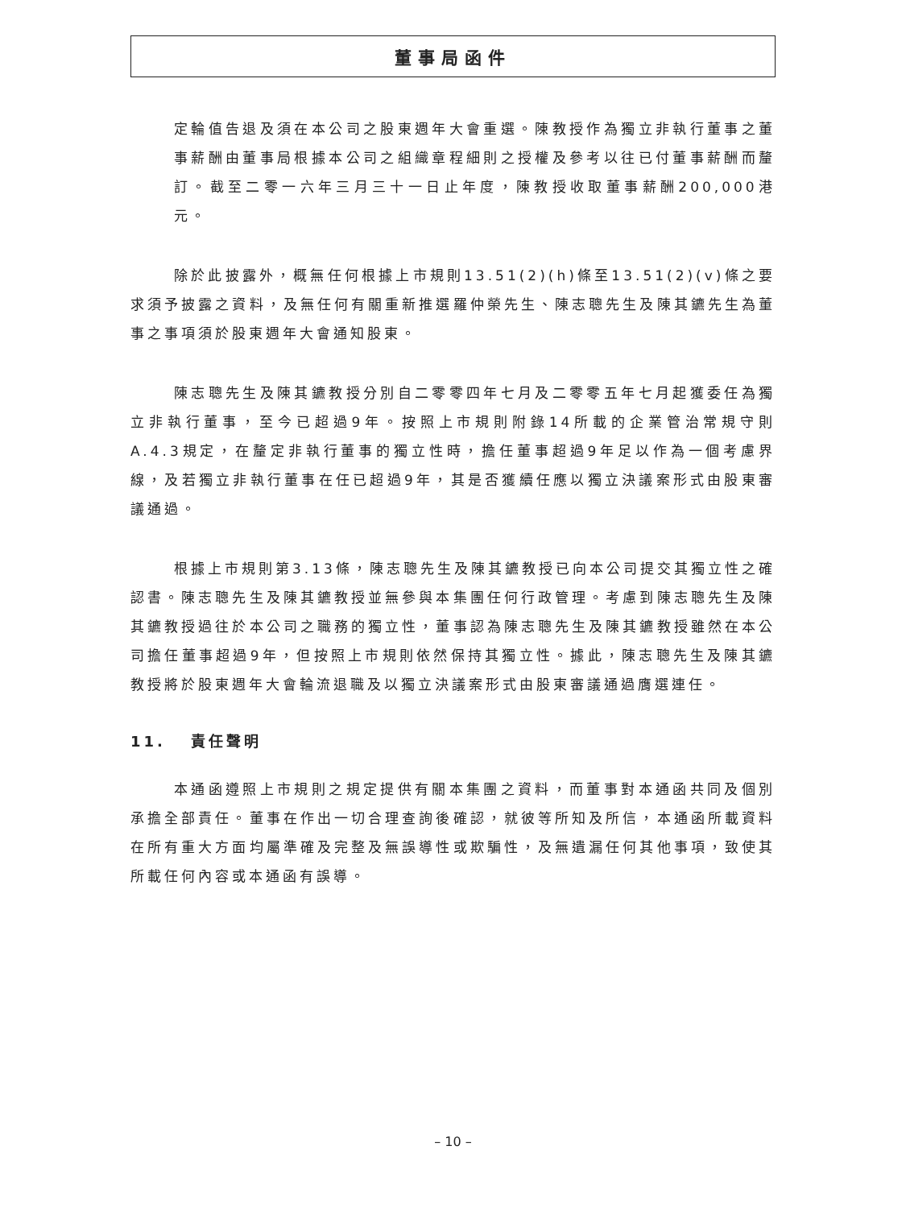董事局函件
定輪值告退及須在本公司之股東週年大會重選。陳教授作為獨立非執行董事之董事薪酬由董事局根據本公司之組織章程細則之授權及參考以往已付董事薪酬而釐訂。截至二零一六年三月三十一日止年度，陳教授收取董事薪酬200,000港元。
除於此披露外，概無任何根據上市規則13.51(2)(h)條至13.51(2)(v)條之要求須予披露之資料，及無任何有關重新推選羅仲榮先生、陳志聰先生及陳其鑣先生為董事之事項須於股東週年大會通知股東。
陳志聰先生及陳其鑣教授分別自二零零四年七月及二零零五年七月起獲委任為獨立非執行董事，至今已超過9年。按照上市規則附錄14所載的企業管治常規守則A.4.3規定，在釐定非執行董事的獨立性時，擔任董事超過9年足以作為一個考慮界線，及若獨立非執行董事在任已超過9年，其是否獲續任應以獨立決議案形式由股東審議通過。
根據上市規則第3.13條，陳志聰先生及陳其鑣教授已向本公司提交其獨立性之確認書。陳志聰先生及陳其鑣教授並無參與本集團任何行政管理。考慮到陳志聰先生及陳其鑣教授過往於本公司之職務的獨立性，董事認為陳志聰先生及陳其鑣教授雖然在本公司擔任董事超過9年，但按照上市規則依然保持其獨立性。據此，陳志聰先生及陳其鑣教授將於股東週年大會輪流退職及以獨立決議案形式由股東審議通過膺選連任。
11. 責任聲明
本通函遵照上市規則之規定提供有關本集團之資料，而董事對本通函共同及個別承擔全部責任。董事在作出一切合理查詢後確認，就彼等所知及所信，本通函所載資料在所有重大方面均屬準確及完整及無誤導性或欺騙性，及無遺漏任何其他事項，致使其所載任何內容或本通函有誤導。
– 10 –